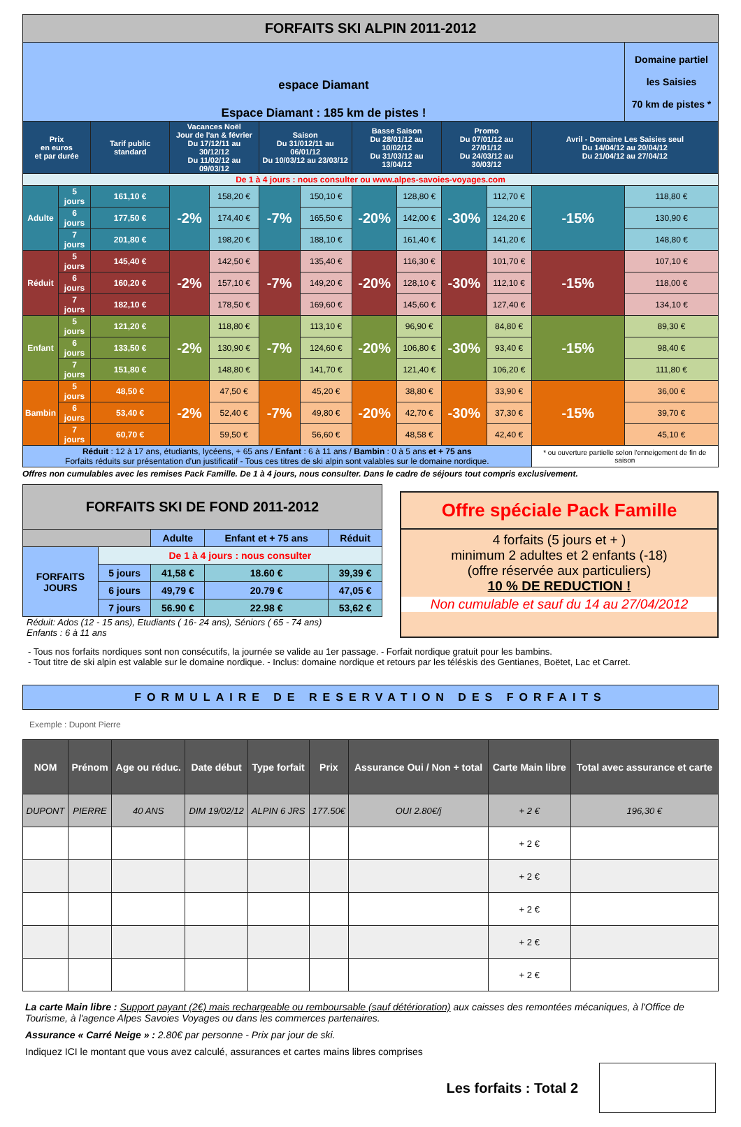| FORFAITS SKI ALPIN 2011-2012 | | | | | | | | | | | | |
| espace Diamant Espace Diamant : 185 km de pistes ! | | | | | | | | | | | | Domaine partiel les Saisies 70 km de pistes * |
| Prix en euros et par durée | | Tarif public standard | Vacances Noël Jour de l'an & février Du 17/12/11 au 30/12/12 Du 11/02/12 au 09/03/12 | | Saison Du 31/012/11 au 06/01/12 Du 10/03/12 au 23/03/12 | | Basse Saison Du 28/01/12 au 10/02/12 Du 31/03/12 au 13/04/12 | | Promo Du 07/01/12 au 27/01/12 Du 24/03/12 au 30/03/12 | | Avril - Domaine Les Saisies seul Du 14/04/12 au 20/04/12 Du 21/04/12 au 27/04/12 | |
| De 1 à 4 jours : nous consulter ou www.alpes-savoies-voyages.com | | | | | | | | | | | | |
| Adulte | 5 jours | 161,10 € | -2% | 158,20 € | -7% | 150,10 € | -20% | 128,80 € | -30% | 112,70 € | -15% | 118,80 € |
| | 6 jours | 177,50 € | | 174,40 € | | 165,50 € | | 142,00 € | | 124,20 € | | 130,90 € |
| | 7 jours | 201,80 € | | 198,20 € | | 188,10 € | | 161,40 € | | 141,20 € | | 148,80 € |
| Réduit | 5 jours | 145,40 € | -2% | 142,50 € | -7% | 135,40 € | -20% | 116,30 € | -30% | 101,70 € | -15% | 107,10 € |
| | 6 jours | 160,20 € | | 157,10 € | | 149,20 € | | 128,10 € | | 112,10 € | | 118,00 € |
| | 7 jours | 182,10 € | | 178,50 € | | 169,60 € | | 145,60 € | | 127,40 € | | 134,10 € |
| Enfant | 5 jours | 121,20 € | -2% | 118,80 € | -7% | 113,10 € | -20% | 96,90 € | -30% | 84,80 € | -15% | 89,30 € |
| | 6 jours | 133,50 € | | 130,90 € | | 124,60 € | | 106,80 € | | 93,40 € | | 98,40 € |
| | 7 jours | 151,80 € | | 148,80 € | | 141,70 € | | 121,40 € | | 106,20 € | | 111,80 € |
| Bambin | 5 jours | 48,50 € | -2% | 47,50 € | -7% | 45,20 € | -20% | 38,80 € | -30% | 33,90 € | -15% | 36,00 € |
| | 6 jours | 53,40 € | | 52,40 € | | 49,80 € | | 42,70 € | | 37,30 € | | 39,70 € |
| | 7 jours | 60,70 € | | 59,50 € | | 56,60 € | | 48,58 € | | 42,40 € | | 45,10 € |
| Réduit : 12 à 17 ans, étudiants, lycéens, + 65 ans / Enfant : 6 à 11 ans / Bambin : 0 à 5 ans et + 75 ans Forfaits réduits sur présentation d'un justificatif - Tous ces titres de ski alpin sont valables sur le domaine nordique. | | | | | | | | | | | * ou ouverture partielle selon l'enneigement de fin de saison | |
Offres non cumulables avec les remises Pack Famille. De 1 à 4 jours, nous consulter. Dans le cadre de séjours tout compris exclusivement.
| FORFAITS SKI DE FOND 2011-2012 | | | | |
| | | Adulte | Enfant et + 75 ans | Réduit |
| FORFAITS JOURS | De 1 à 4 jours : nous consulter | | | |
| | 5 jours | 41,58 € | 18.60 € | 39,39 € |
| | 6 jours | 49,79 € | 20.79 € | 47,05 € |
| | 7 jours | 56.90 € | 22.98 € | 53,62 € |
Réduit: Ados (12 - 15 ans), Etudiants ( 16- 24 ans), Séniors ( 65 - 74 ans)
Enfants : 6 à 11 ans
Offre spéciale Pack Famille
4 forfaits (5 jours et + )
minimum 2 adultes et 2 enfants (-18)
(offre réservée aux particuliers)
10 % DE REDUCTION !
Non cumulable et sauf du 14 au 27/04/2012
- Tous nos forfaits nordiques sont non consécutifs, la journée se valide au 1er passage. - Forfait nordique gratuit pour les bambins.
- Tout titre de ski alpin est valable sur le domaine nordique. - Inclus: domaine nordique et retours par les téléskis des Gentianes, Boëtet, Lac et Carret.
FORMULAIRE DE RESERVATION DES FORFAITS
Exemple : Dupont Pierre
| NOM | Prénom | Age ou réduc. | Date début | Type forfait | Prix | Assurance Oui / Non + total | Carte Main libre | Total avec assurance et carte |
| --- | --- | --- | --- | --- | --- | --- | --- | --- |
| DUPONT | PIERRE | 40 ANS | DIM 19/02/12 | ALPIN 6 JRS | 177.50€ | OUI 2.80€/j | + 2 € | 196,30 € |
| | | | | | | | + 2 € | |
| | | | | | | | + 2 € | |
| | | | | | | | + 2 € | |
| | | | | | | | + 2 € | |
| | | | | | | | + 2 € | |
La carte Main libre : Support payant (2€) mais rechargeable ou remboursable (sauf détérioration) aux caisses des remontées mécaniques, à l'Office de Tourisme, à l'agence Alpes Savoies Voyages ou dans les commerces partenaires.
Assurance « Carré Neige » : 2.80€ par personne - Prix par jour de ski.
Indiquez ICI le montant que vous avez calculé, assurances et cartes mains libres comprises
Les forfaits : Total 2